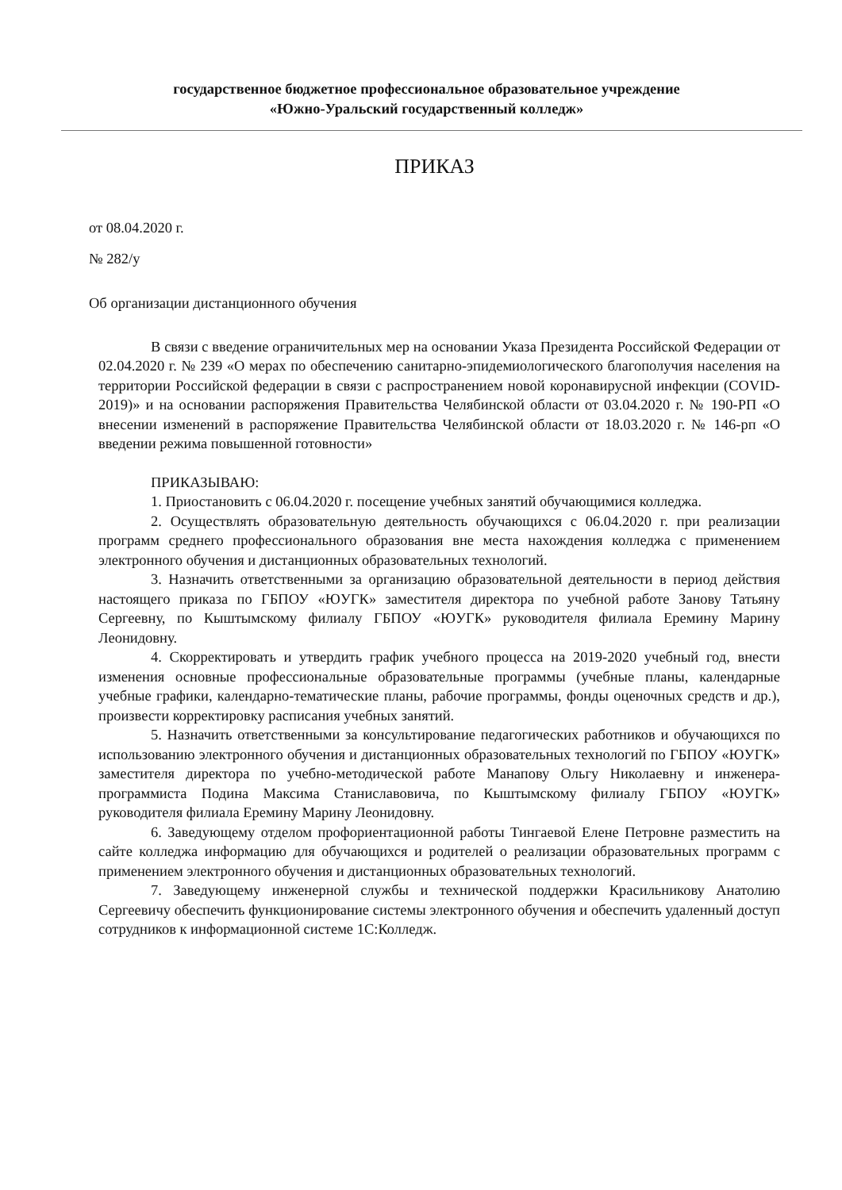государственное бюджетное профессиональное образовательное учреждение
«Южно-Уральский государственный колледж»
ПРИКАЗ
от 08.04.2020 г.
№ 282/у
Об организации дистанционного обучения
В связи с введение ограничительных мер на основании Указа Президента Российской Федерации от 02.04.2020 г. № 239 «О мерах по обеспечению санитарно-эпидемиологического благополучия населения на территории Российской федерации в связи с распространением новой коронавирусной инфекции (COVID-2019)» и на основании распоряжения Правительства Челябинской области от 03.04.2020 г. № 190-РП «О внесении изменений в распоряжение Правительства Челябинской области от 18.03.2020 г. № 146-рп «О введении режима повышенной готовности»
ПРИКАЗЫВАЮ:
1. Приостановить с 06.04.2020 г. посещение учебных занятий обучающимися колледжа.
2. Осуществлять образовательную деятельность обучающихся с 06.04.2020 г. при реализации программ среднего профессионального образования вне места нахождения колледжа с применением электронного обучения и дистанционных образовательных технологий.
3. Назначить ответственными за организацию образовательной деятельности в период действия настоящего приказа по ГБПОУ «ЮУГК» заместителя директора по учебной работе Занову Татьяну Сергеевну, по Кыштымскому филиалу ГБПОУ «ЮУГК» руководителя филиала Еремину Марину Леонидовну.
4. Скорректировать и утвердить график учебного процесса на 2019-2020 учебный год, внести изменения основные профессиональные образовательные программы (учебные планы, календарные учебные графики, календарно-тематические планы, рабочие программы, фонды оценочных средств и др.), произвести корректировку расписания учебных занятий.
5. Назначить ответственными за консультирование педагогических работников и обучающихся по использованию электронного обучения и дистанционных образовательных технологий по ГБПОУ «ЮУГК» заместителя директора по учебно-методической работе Манапову Ольгу Николаевну и инженера-программиста Подина Максима Станиславовича, по Кыштымскому филиалу ГБПОУ «ЮУГК» руководителя филиала Еремину Марину Леонидовну.
6. Заведующему отделом профориентационной работы Тингаевой Елене Петровне разместить на сайте колледжа информацию для обучающихся и родителей о реализации образовательных программ с применением электронного обучения и дистанционных образовательных технологий.
7. Заведующему инженерной службы и технической поддержки Красильникову Анатолию Сергеевичу обеспечить функционирование системы электронного обучения и обеспечить удаленный доступ сотрудников к информационной системе 1С:Колледж.